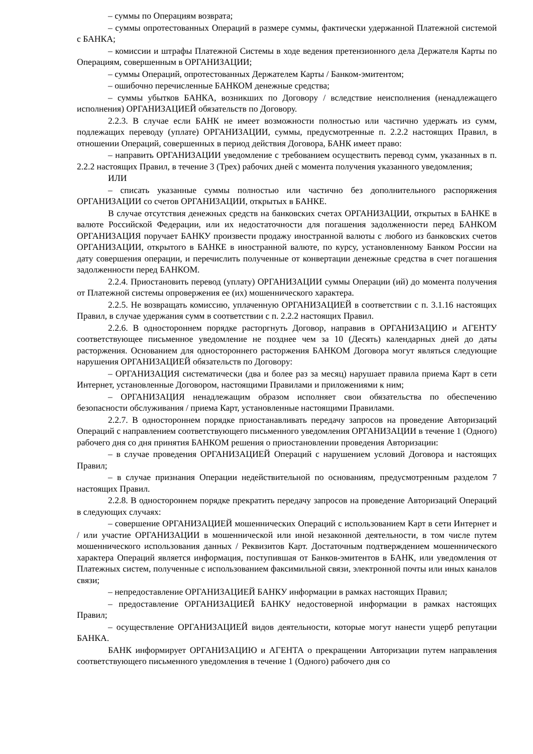– суммы по Операциям возврата;
– суммы опротестованных Операций в размере суммы, фактически удержанной Платежной системой с БАНКА;
– комиссии и штрафы Платежной Системы в ходе ведения претензионного дела Держателя Карты по Операциям, совершенным в ОРГАНИЗАЦИИ;
– суммы Операций, опротестованных Держателем Карты / Банком-эмитентом;
– ошибочно перечисленные БАНКОМ денежные средства;
– суммы убытков БАНКА, возникших по Договору / вследствие неисполнения (ненадлежащего исполнения) ОРГАНИЗАЦИЕЙ обязательств по Договору.
2.2.3. В случае если БАНК не имеет возможности полностью или частично удержать из сумм, подлежащих переводу (уплате) ОРГАНИЗАЦИИ, суммы, предусмотренные п. 2.2.2 настоящих Правил, в отношении Операций, совершенных в период действия Договора, БАНК имеет право:
– направить ОРГАНИЗАЦИИ уведомление с требованием осуществить перевод сумм, указанных в п. 2.2.2 настоящих Правил, в течение 3 (Трех) рабочих дней с момента получения указанного уведомления;
ИЛИ
– списать указанные суммы полностью или частично без дополнительного распоряжения ОРГАНИЗАЦИИ со счетов ОРГАНИЗАЦИИ, открытых в БАНКЕ.
В случае отсутствия денежных средств на банковских счетах ОРГАНИЗАЦИИ, открытых в БАНКЕ в валюте Российской Федерации, или их недостаточности для погашения задолженности перед БАНКОМ ОРГАНИЗАЦИЯ поручает БАНКУ произвести продажу иностранной валюты с любого из банковских счетов ОРГАНИЗАЦИИ, открытого в БАНКЕ в иностранной валюте, по курсу, установленному Банком России на дату совершения операции, и перечислить полученные от конвертации денежные средства в счет погашения задолженности перед БАНКОМ.
2.2.4. Приостановить перевод (уплату) ОРГАНИЗАЦИИ суммы Операции (ий) до момента получения от Платежной системы опровержения ее (их) мошеннического характера.
2.2.5. Не возвращать комиссию, уплаченную ОРГАНИЗАЦИЕЙ в соответствии с п. 3.1.16 настоящих Правил, в случае удержания сумм в соответствии с п. 2.2.2 настоящих Правил.
2.2.6. В одностороннем порядке расторгнуть Договор, направив в ОРГАНИЗАЦИЮ и АГЕНТУ соответствующее письменное уведомление не позднее чем за 10 (Десять) календарных дней до даты расторжения. Основанием для одностороннего расторжения БАНКОМ Договора могут являться следующие нарушения ОРГАНИЗАЦИЕЙ обязательств по Договору:
– ОРГАНИЗАЦИЯ систематически (два и более раз за месяц) нарушает правила приема Карт в сети Интернет, установленные Договором, настоящими Правилами и приложениями к ним;
– ОРГАНИЗАЦИЯ ненадлежащим образом исполняет свои обязательства по обеспечению безопасности обслуживания / приема Карт, установленные настоящими Правилами.
2.2.7. В одностороннем порядке приостанавливать передачу запросов на проведение Авторизаций Операций с направлением соответствующего письменного уведомления ОРГАНИЗАЦИИ в течение 1 (Одного) рабочего дня со дня принятия БАНКОМ решения о приостановлении проведения Авторизации:
– в случае проведения ОРГАНИЗАЦИЕЙ Операций с нарушением условий Договора и настоящих Правил;
– в случае признания Операции недействительной по основаниям, предусмотренным разделом 7 настоящих Правил.
2.2.8. В одностороннем порядке прекратить передачу запросов на проведение Авторизаций Операций в следующих случаях:
– совершение ОРГАНИЗАЦИЕЙ мошеннических Операций с использованием Карт в сети Интернет и / или участие ОРГАНИЗАЦИИ в мошеннической или иной незаконной деятельности, в том числе путем мошеннического использования данных / Реквизитов Карт. Достаточным подтверждением мошеннического характера Операций является информация, поступившая от Банков-эмитентов в БАНК, или уведомления от Платежных систем, полученные с использованием факсимильной связи, электронной почты или иных каналов связи;
– непредоставление ОРГАНИЗАЦИЕЙ БАНКУ информации в рамках настоящих Правил;
– предоставление ОРГАНИЗАЦИЕЙ БАНКУ недостоверной информации в рамках настоящих Правил;
– осуществление ОРГАНИЗАЦИЕЙ видов деятельности, которые могут нанести ущерб репутации БАНКА.
БАНК информирует ОРГАНИЗАЦИЮ и АГЕНТА о прекращении Авторизации путем направления соответствующего письменного уведомления в течение 1 (Одного) рабочего дня со